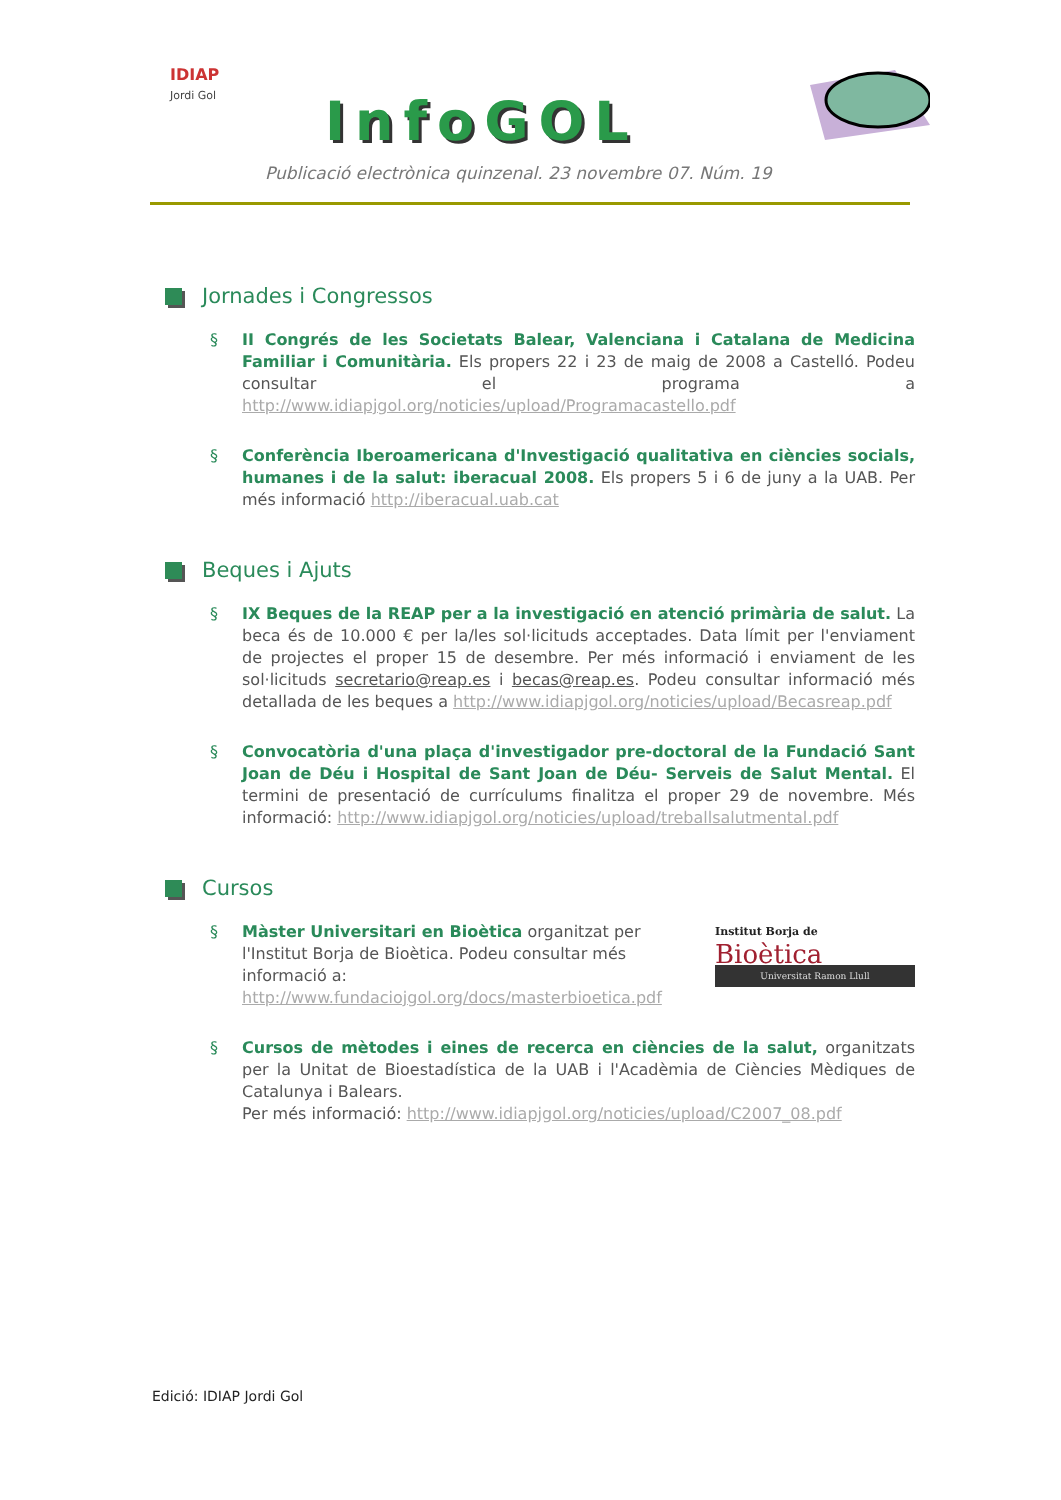IDIAP
Jordi Gol
InfoGOL
Publicació electrònica quinzenal. 23 novembre 07. Núm. 19
Jornades i Congressos
§ II Congrés de les Societats Balear, Valenciana i Catalana de Medicina Familiar i Comunitària. Els propers 22 i 23 de maig de 2008 a Castelló. Podeu consultar el programa a http://www.idiapjgol.org/noticies/upload/Programacastello.pdf
§ Conferència Iberoamericana d'Investigació qualitativa en ciències socials, humanes i de la salut: iberacual 2008. Els propers 5 i 6 de juny a la UAB. Per més informació http://iberacual.uab.cat
Beques i Ajuts
§ IX Beques de la REAP per a la investigació en atenció primària de salut. La beca és de 10.000 € per la/les sol·licituds acceptades. Data límit per l'enviament de projectes el proper 15 de desembre. Per més informació i enviament de les sol·licituds secretario@reap.es i becas@reap.es. Podeu consultar informació més detallada de les beques a http://www.idiapjgol.org/noticies/upload/Becasreap.pdf
§ Convocatòria d'una plaça d'investigador pre-doctoral de la Fundació Sant Joan de Déu i Hospital de Sant Joan de Déu- Serveis de Salut Mental. El termini de presentació de currículums finalitza el proper 29 de novembre. Més informació: http://www.idiapjgol.org/noticies/upload/treballsalutmental.pdf
Cursos
§ Màster Universitari en Bioètica organitzat per l'Institut Borja de Bioètica. Podeu consultar més informació a: http://www.fundaciojgol.org/docs/masterbioetica.pdf
Institut Borja de
Bioètica
Universitat Ramon Llull
§ Cursos de mètodes i eines de recerca en ciències de la salut, organitzats per la Unitat de Bioestadística de la UAB i l'Acadèmia de Ciències Mèdiques de Catalunya i Balears.
Per més informació: http://www.idiapjgol.org/noticies/upload/C2007_08.pdf
Edició: IDIAP Jordi Gol